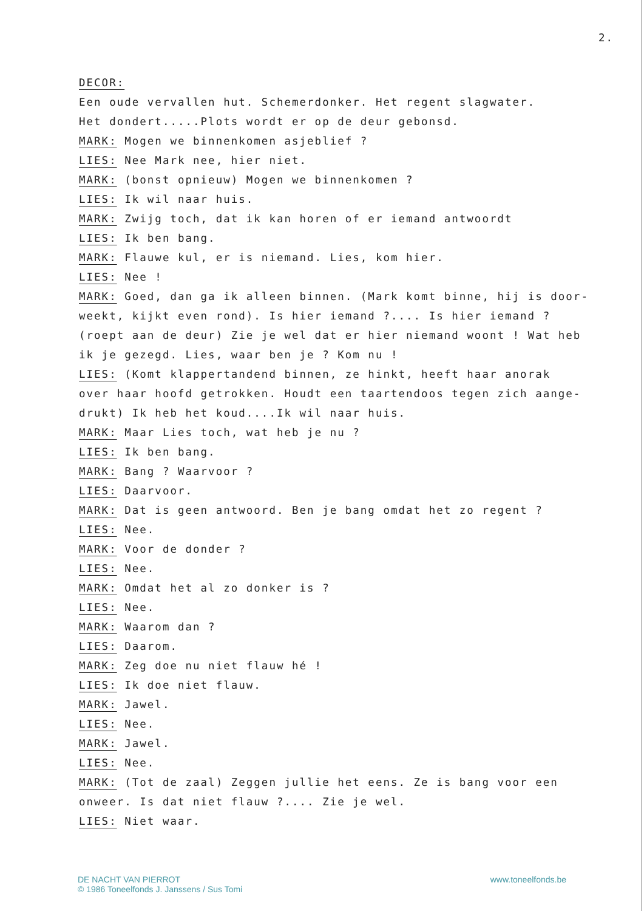2.
DECOR:
Een oude vervallen hut. Schemerdonker. Het regent slagwater.
Het dondert.....Plots wordt er op de deur gebonsd.
MARK: Mogen we binnenkomen asjeblief ?
LIES: Nee Mark nee, hier niet.
MARK: (bonst opnieuw) Mogen we binnenkomen ?
LIES: Ik wil naar huis.
MARK: Zwijg toch, dat ik kan horen of er iemand antwoordt
LIES: Ik ben bang.
MARK: Flauwe kul, er is niemand. Lies, kom hier.
LIES: Nee !
MARK: Goed, dan ga ik alleen binnen. (Mark komt binne, hij is door-
weekt, kijkt even rond). Is hier iemand ?.... Is hier iemand ?
(roept aan de deur) Zie je wel dat er hier niemand woont ! Wat heb
ik je gezegd. Lies, waar ben je ? Kom nu !
LIES: (Komt klappertandend binnen, ze hinkt, heeft haar anorak
over haar hoofd getrokken. Houdt een taartendoos tegen zich aange-
drukt) Ik heb het koud....Ik wil naar huis.
MARK: Maar Lies toch, wat heb je nu ?
LIES: Ik ben bang.
MARK: Bang ? Waarvoor ?
LIES: Daarvoor.
MARK: Dat is geen antwoord. Ben je bang omdat het zo regent ?
LIES: Nee.
MARK: Voor de donder ?
LIES: Nee.
MARK: Omdat het al zo donker is ?
LIES: Nee.
MARK: Waarom dan ?
LIES: Daarom.
MARK: Zeg doe nu niet flauw hé !
LIES: Ik doe niet flauw.
MARK: Jawel.
LIES: Nee.
MARK: Jawel.
LIES: Nee.
MARK: (Tot de zaal) Zeggen jullie het eens. Ze is bang voor een
onweer. Is dat niet flauw ?.... Zie je wel.
LIES: Niet waar.
DE NACHT VAN PIERROT
© 1986 Toneelfonds J. Janssens / Sus Tomi
www.toneelfonds.be